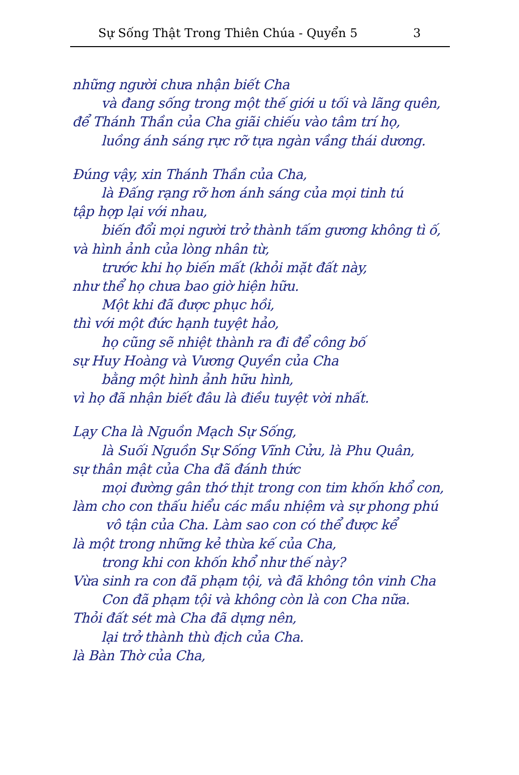Sự Sống Thật Trong Thiên Chúa - Quyển 5 3
những người chưa nhận biết Cha
và đang sống trong một thế giới u tối và lãng quên,
để Thánh Thần của Cha giãi chiếu vào tâm trí họ,
luồng ánh sáng rực rỡ tựa ngàn vầng thái dương.
Đúng vậy, xin Thánh Thần của Cha,
là Đấng rạng rỡ hơn ánh sáng của mọi tinh tú
tập hợp lại với nhau,
biến đổi mọi người trở thành tấm gương không tì ố,
và hình ảnh của lòng nhân từ,
trước khi họ biến mất (khỏi mặt đất này,
như thể họ chưa bao giờ hiện hữu.
Một khi đã được phục hồi,
thì với một đức hạnh tuyệt hảo,
họ cũng sẽ nhiệt thành ra đi để công bố
sự Huy Hoàng và Vương Quyền của Cha
bằng một hình ảnh hữu hình,
vì họ đã nhận biết đâu là điều tuyệt vời nhất.
Lạy Cha là Nguồn Mạch Sự Sống,
là Suối Nguồn Sự Sống Vĩnh Cửu, là Phu Quân,
sự thân mật của Cha đã đánh thức
mọi đường gân thớ thịt trong con tim khốn khổ con,
làm cho con thấu hiểu các mầu nhiệm và sự phong phú
vô tận của Cha. Làm sao con có thể được kể
là một trong những kẻ thừa kế của Cha,
trong khi con khốn khổ như thế này?
Vừa sinh ra con đã phạm tội, và đã không tôn vinh Cha
Con đã phạm tội và không còn là con Cha nữa.
Thỏi đất sét mà Cha đã dựng nên,
lại trở thành thù địch của Cha.
là Bàn Thờ của Cha,